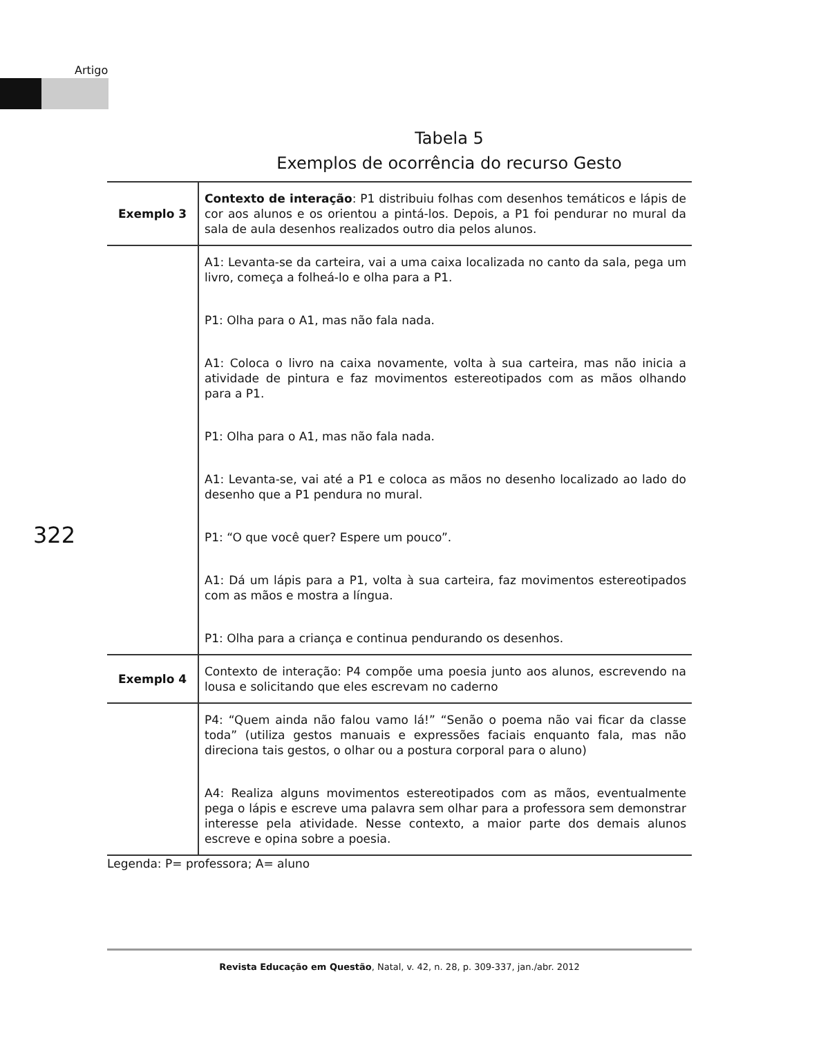Artigo
Tabela 5
Exemplos de ocorrência do recurso Gesto
322
| Exemplo 3 | Contexto de interação : P1 distribuiu folhas com desenhos temáticos e lápis de cor aos alunos e os orientou a pintá-los. Depois, a P1 foi pendurar no mural da sala de aula desenhos realizados outro dia pelos alunos. |
| | A1: Levanta-se da carteira, vai a uma caixa localizada no canto da sala, pega um livro, começa a folheá-lo e olha para a P1. P1: Olha para o A1, mas não fala nada. A1: Coloca o livro na caixa novamente, volta à sua carteira, mas não inicia a atividade de pintura e faz movimentos estereotipados com as mãos olhando para a P1. P1: Olha para o A1, mas não fala nada. A1: Levanta-se, vai até a P1 e coloca as mãos no desenho localizado ao lado do desenho que a P1 pendura no mural. P1: “O que você quer? Espere um pouco”. A1: Dá um lápis para a P1, volta à sua carteira, faz movimentos estereotipados com as mãos e mostra a língua. P1: Olha para a criança e continua pendurando os desenhos. |
| Exemplo 4 | Contexto de interação: P4 compõe uma poesia junto aos alunos, escrevendo na lousa e solicitando que eles escrevam no caderno |
| | P4: “Quem ainda não falou vamo lá!” “Senão o poema não vai ficar da classe toda” (utiliza gestos manuais e expressões faciais enquanto fala, mas não direciona tais gestos, o olhar ou a postura corporal para o aluno) A4: Realiza alguns movimentos estereotipados com as mãos, eventualmente pega o lápis e escreve uma palavra sem olhar para a professora sem demonstrar interesse pela atividade. Nesse contexto, a maior parte dos demais alunos escreve e opina sobre a poesia. |
| Legenda: P= professora; A= aluno | |
Revista Educação em Questão, Natal, v. 42, n. 28, p. 309-337, jan./abr. 2012